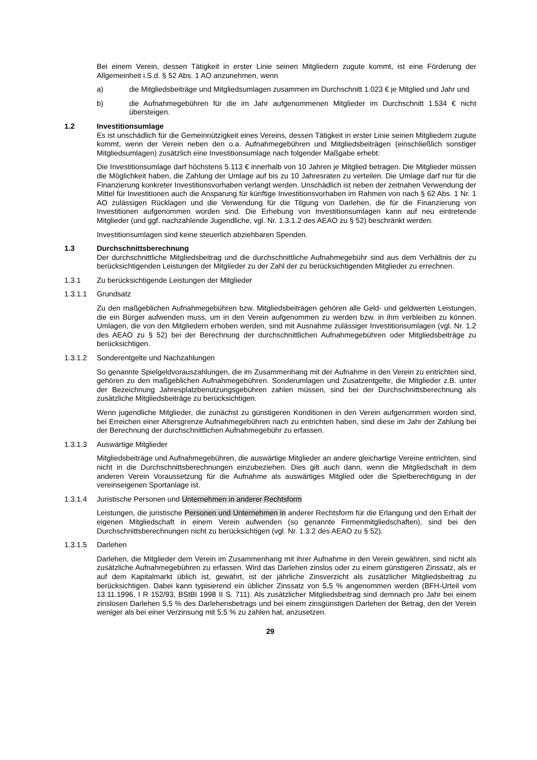Bei einem Verein, dessen Tätigkeit in erster Linie seinen Mitgliedern zugute kommt, ist eine Förderung der Allgemeinheit i.S.d. § 52 Abs. 1 AO anzunehmen, wenn
a) die Mitgliedsbeiträge und Mitgliedsumlagen zusammen im Durchschnitt 1.023 € je Mitglied und Jahr und
b) die Aufnahmegebühren für die im Jahr aufgenommenen Mitglieder im Durchschnitt 1.534 € nicht übersteigen.
1.2 Investitionsumlage
Es ist unschädlich für die Gemeinnützigkeit eines Vereins, dessen Tätigkeit in erster Linie seinen Mitgliedern zugute kommt, wenn der Verein neben den o.a. Aufnahmegebühren und Mitgliedsbeiträgen (einschließlich sonstiger Mitgliedsumlagen) zusätzlich eine Investitionsumlage nach folgender Maßgabe erhebt:
Die Investitionsumlage darf höchstens 5.113 € innerhalb von 10 Jahren je Mitglied betragen. Die Mitglieder müssen die Möglichkeit haben, die Zahlung der Umlage auf bis zu 10 Jahresraten zu verteilen. Die Umlage darf nur für die Finanzierung konkreter Investitionsvorhaben verlangt werden. Unschädlich ist neben der zeitnahen Verwendung der Mittel für Investitionen auch die Ansparung für künftige Investitionsvorhaben im Rahmen von nach § 62 Abs. 1 Nr. 1 AO zulässigen Rücklagen und die Verwendung für die Tilgung von Darlehen, die für die Finanzierung von Investitionen aufgenommen worden sind. Die Erhebung von Investitionsumlagen kann auf neu eintretende Mitglieder (und ggf. nachzahlende Jugendliche, vgl. Nr. 1.3.1.2 des AEAO zu § 52) beschränkt werden.
Investitionsumlagen sind keine steuerlich abziehbaren Spenden.
1.3 Durchschnittsberechnung
Der durchschnittliche Mitgliedsbeitrag und die durchschnittliche Aufnahmegebühr sind aus dem Verhältnis der zu berücksichtigenden Leistungen der Mitglieder zu der Zahl der zu berücksichtigenden Mitglieder zu errechnen.
1.3.1 Zu berücksichtigende Leistungen der Mitglieder
1.3.1.1 Grundsatz
Zu den maßgeblichen Aufnahmegebühren bzw. Mitgliedsbeiträgen gehören alle Geld- und geldwerten Leistungen, die ein Bürger aufwenden muss, um in den Verein aufgenommen zu werden bzw. in ihm verbleiben zu können. Umlagen, die von den Mitgliedern erhoben werden, sind mit Ausnahme zulässiger Investitionsumlagen (vgl. Nr. 1.2 des AEAO zu § 52) bei der Berechnung der durchschnittlichen Aufnahmegebühren oder Mitgliedsbeiträge zu berücksichtigen.
1.3.1.2 Sonderentgelte und Nachzahlungen
So genannte Spielgeldvorauszahlungen, die im Zusammenhang mit der Aufnahme in den Verein zu entrichten sind, gehören zu den maßgeblichen Aufnahmegebühren. Sonderumlagen und Zusatzentgelte, die Mitglieder z.B. unter der Bezeichnung Jahresplatzbenutzungsgebühren zahlen müssen, sind bei der Durchschnittsberechnung als zusätzliche Mitgliedsbeiträge zu berücksichtigen.
Wenn jugendliche Mitglieder, die zunächst zu günstigeren Konditionen in den Verein aufgenommen worden sind, bei Erreichen einer Altersgrenze Aufnahmegebühren nach zu entrichten haben, sind diese im Jahr der Zahlung bei der Berechnung der durchschnittlichen Aufnahmegebühr zu erfassen.
1.3.1.3 Auswärtige Mitglieder
Mitgliedsbeiträge und Aufnahmegebühren, die auswärtige Mitglieder an andere gleichartige Vereine entrichten, sind nicht in die Durchschnittsberechnungen einzubeziehen. Dies gilt auch dann, wenn die Mitgliedschaft in dem anderen Verein Voraussetzung für die Aufnahme als auswärtiges Mitglied oder die Spielberechtigung in der vereinseigenen Sportanlage ist.
1.3.1.4 Juristische Personen und Unternehmen in anderer Rechtsform
Leistungen, die juristische Personen und Unternehmen in anderer Rechtsform für die Erlangung und den Erhalt der eigenen Mitgliedschaft in einem Verein aufwenden (so genannte Firmenmitgliedschaften), sind bei den Durchschnittsberechnungen nicht zu berücksichtigen (vgl. Nr. 1.3.2 des AEAO zu § 52).
1.3.1.5 Darlehen
Darlehen, die Mitglieder dem Verein im Zusammenhang mit ihrer Aufnahme in den Verein gewähren, sind nicht als zusätzliche Aufnahmegebühren zu erfassen. Wird das Darlehen zinslos oder zu einem günstigeren Zinssatz, als er auf dem Kapitalmarkt üblich ist, gewährt, ist der jährliche Zinsverzicht als zusätzlicher Mitgliedsbeitrag zu berücksichtigen. Dabei kann typisierend ein üblicher Zinssatz von 5,5 % angenommen werden (BFH-Urteil vom 13.11.1996, I R 152/93, BStBl 1998 II S. 711). Als zusätzlicher Mitgliedsbeitrag sind demnach pro Jahr bei einem zinslosen Darlehen 5,5 % des Darlehensbetrags und bei einem zinsgünstigen Darlehen der Betrag, den der Verein weniger als bei einer Verzinsung mit 5,5 % zu zahlen hat, anzusetzen.
29